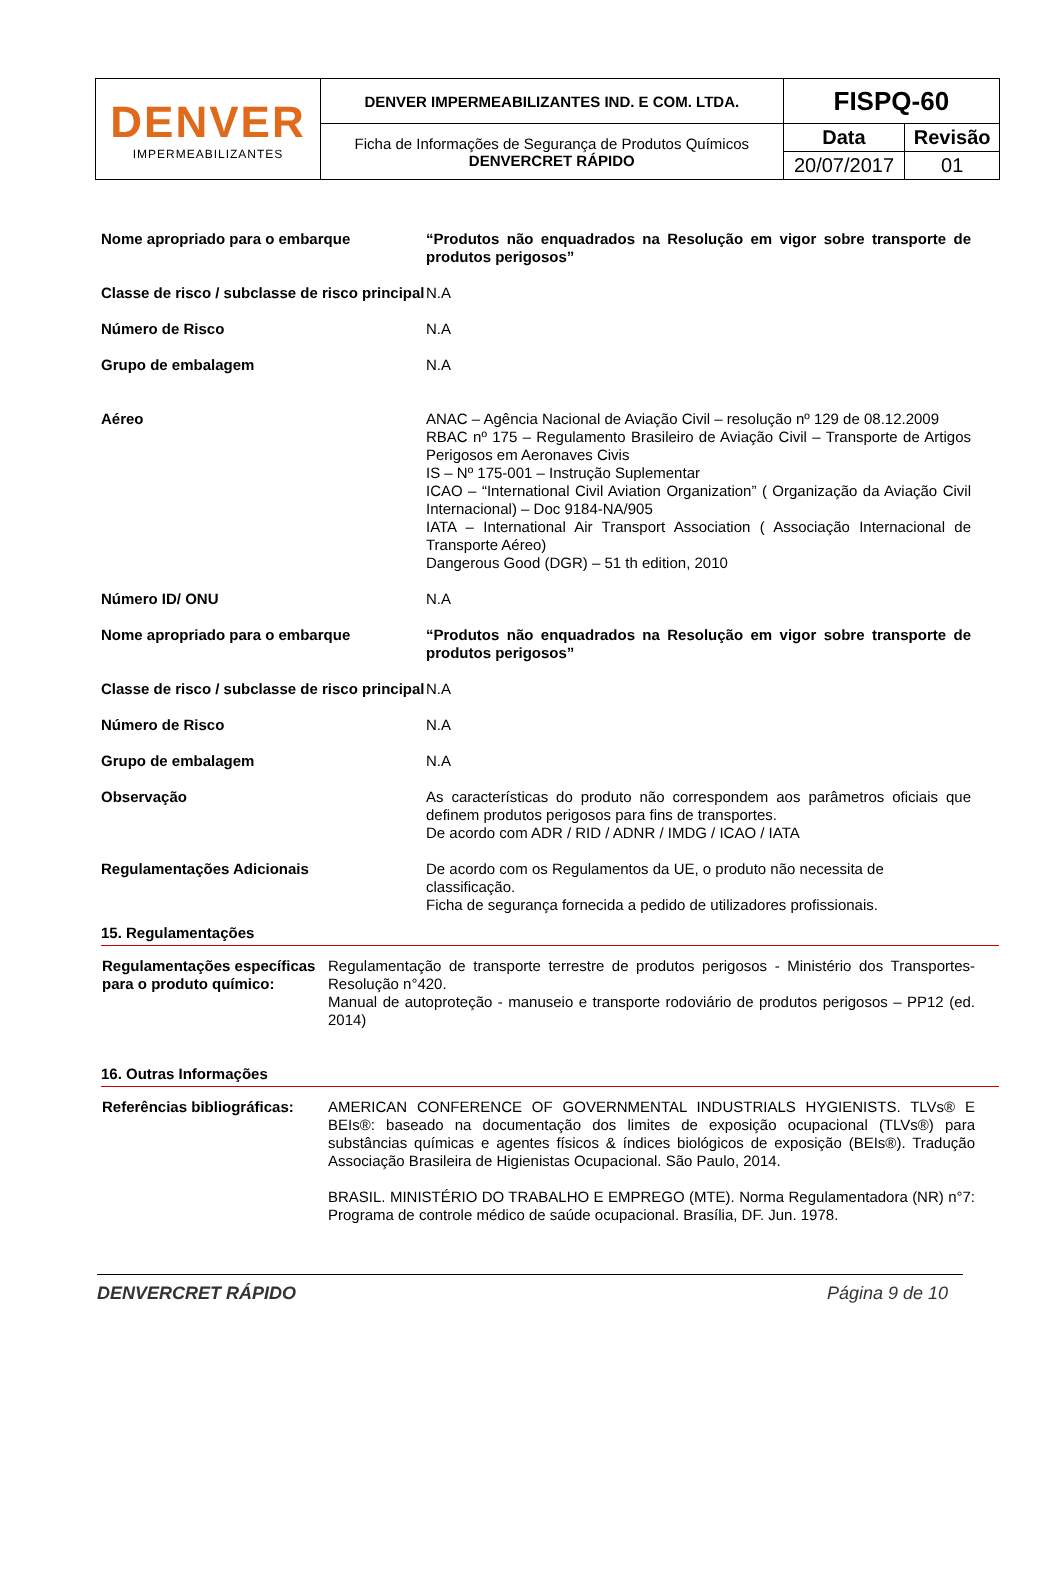| DENVER IMPERMEABILIZANTES | DENVER IMPERMEABILIZANTES IND. E COM. LTDA. | FISPQ-60 | |
| | Ficha de Informações de Segurança de Produtos Químicos DENVERCRET RÁPIDO | Data | Revisão |
| | | 20/07/2017 | 01 |
| Nome apropriado para o embarque | “Produtos não enquadrados na Resolução em vigor sobre transporte de produtos perigosos” |
| Classe de risco / subclasse de risco principal | N.A |
| Número de Risco | N.A |
| Grupo de embalagem | N.A |
| Aéreo | ANAC – Agência Nacional de Aviação Civil – resolução nº 129 de 08.12.2009 RBAC nº 175 – Regulamento Brasileiro de Aviação Civil – Transporte de Artigos Perigosos em Aeronaves Civis IS – Nº 175-001 – Instrução Suplementar ICAO – “International Civil Aviation Organization” ( Organização da Aviação Civil Internacional) – Doc 9184-NA/905 IATA – International Air Transport Association ( Associação Internacional de Transporte Aéreo) Dangerous Good (DGR) – 51 th edition, 2010 |
| Número ID/ ONU | N.A |
| Nome apropriado para o embarque | “Produtos não enquadrados na Resolução em vigor sobre transporte de produtos perigosos” |
| Classe de risco / subclasse de risco principal | N.A |
| Número de Risco | N.A |
| Grupo de embalagem | N.A |
| Observação | As características do produto não correspondem aos parâmetros oficiais que definem produtos perigosos para fins de transportes. De acordo com ADR / RID / ADNR / IMDG / ICAO / IATA |
| Regulamentações Adicionais | De acordo com os Regulamentos da UE, o produto não necessita de classificação. Ficha de segurança fornecida a pedido de utilizadores profissionais. |
15. Regulamentações
| Regulamentações específicas para o produto químico: | Regulamentação de transporte terrestre de produtos perigosos - Ministério dos Transportes- Resolução n°420. Manual de autoproteção - manuseio e transporte rodoviário de produtos perigosos – PP12 (ed. 2014) |
16. Outras Informações
| Referências bibliográficas: | AMERICAN CONFERENCE OF GOVERNMENTAL INDUSTRIALS HYGIENISTS. TLVs® E BEIs®: baseado na documentação dos limites de exposição ocupacional (TLVs®) para substâncias químicas e agentes físicos & índices biológicos de exposição (BEIs®). Tradução Associação Brasileira de Higienistas Ocupacional. São Paulo, 2014. BRASIL. MINISTÉRIO DO TRABALHO E EMPREGO (MTE). Norma Regulamentadora (NR) n°7: Programa de controle médico de saúde ocupacional. Brasília, DF. Jun. 1978. |
DENVERCRET RÁPIDO Página 9 de 10